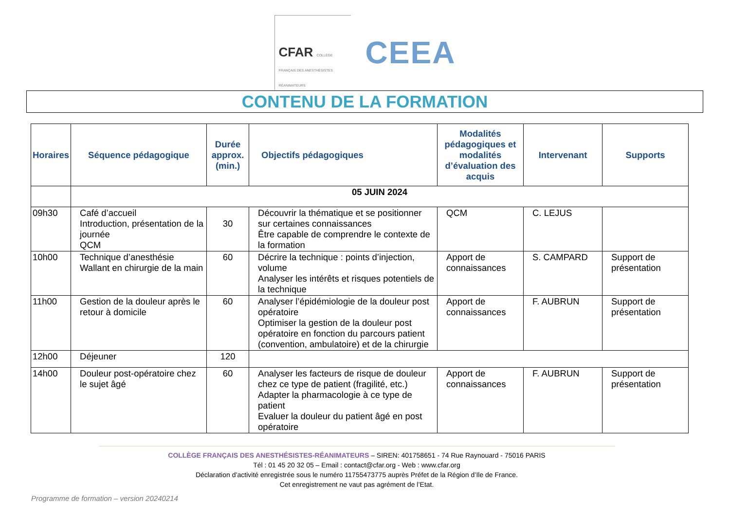CFAR COLLÈGE FRANÇAIS DES ANESTHÉSISTES RÉANIMATEURS
CEEA
CONTENU DE LA FORMATION
| Horaires | Séquence pédagogique | Durée approx. (min.) | Objectifs pédagogiques | Modalités pédagogiques et modalités d’évaluation des acquis | Intervenant | Supports |
| --- | --- | --- | --- | --- | --- | --- |
| | 05 JUIN 2024 | | | | | |
| 09h30 | Café d’accueil Introduction, présentation de la journée QCM | 30 | Découvrir la thématique et se positionner sur certaines connaissances Être capable de comprendre le contexte de la formation | QCM | C. LEJUS | |
| 10h00 | Technique d’anesthésie Wallant en chirurgie de la main | 60 | Décrire la technique : points d’injection, volume Analyser les intérêts et risques potentiels de la technique | Apport de connaissances | S. CAMPARD | Support de présentation |
| 11h00 | Gestion de la douleur après le retour à domicile | 60 | Analyser l’épidémiologie de la douleur post opératoire Optimiser la gestion de la douleur post opératoire en fonction du parcours patient (convention, ambulatoire) et de la chirurgie | Apport de connaissances | F. AUBRUN | Support de présentation |
| 12h00 | Déjeuner | 120 | | | | |
| 14h00 | Douleur post-opératoire chez le sujet âgé | 60 | Analyser les facteurs de risque de douleur chez ce type de patient (fragilité, etc.) Adapter la pharmacologie à ce type de patient Evaluer la douleur du patient âgé en post opératoire | Apport de connaissances | F. AUBRUN | Support de présentation |
COLLÈGE FRANÇAIS DES ANESTHÉSISTES-RÉANIMATEURS – SIREN: 401758651 - 74 Rue Raynouard - 75016 PARIS
Tél : 01 45 20 32 05 – Email : contact@cfar.org - Web : www.cfar.org
Déclaration d’activité enregistrée sous le numéro 11755473775 auprès Préfet de la Région d’Ile de France.
Cet enregistrement ne vaut pas agrément de l’Etat.
Programme de formation – version 20240214